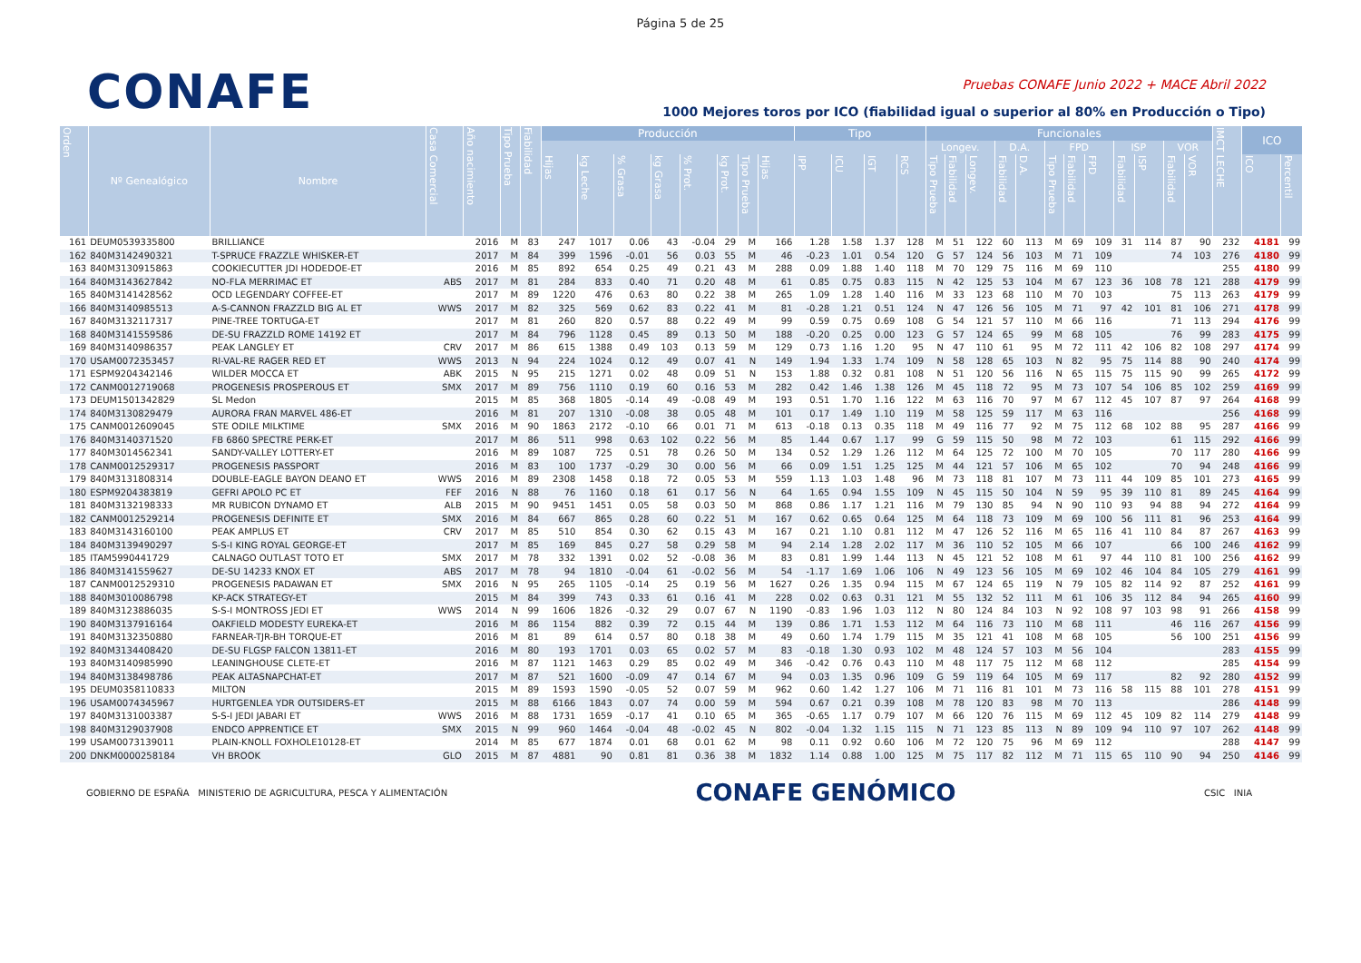Página 5 de 25
CONAFE
Pruebas CONAFE Junio 2022 + MACE Abril 2022
1000 Mejores toros por ICO (fiabilidad igual o superior al 80% en Producción o Tipo)
| Orden | Nº Genealógico | Nombre | Casa Comercial | Año nacimiento | Tipo Prueba | Fiabilidad | Producción | | | | | | | | Tipo | | | | Funcionales | | | | | | | | | | | | IMCT LECHE | ICO | |
| --- | --- | --- | --- | --- | --- | --- | --- | --- | --- | --- | --- | --- | --- | --- | --- | --- | --- | --- | --- | --- | --- | --- | --- | --- | --- | --- | --- | --- | --- | --- | --- | --- | --- |
| | | | | | | | | | | | | | | | | | | | Longev. | | | D.A. | | FPD | | | ISP | | VOR | | | | |
| | | | | | | | Hijas | kg Leche | % Grasa | kg Grasa | % Prot. | kg Prot. | Tipo Prueba | Hijas | IPP | ICU | IGT | RCS | Tipo Prueba | Fiabilidad | Longev. | Fiabilidad | D.A. | Tipo Prueba | Fiabilidad | FPD | Fiabilidad | ISP | Fiabilidad | VOR | | ICO | Percentil |
| 161 | DEUM0539335800 | BRILLIANCE | | 2016 | M | 83 | 247 | 1017 | 0.06 | 43 | -0.04 | 29 | M | 166 | 1.28 | 1.58 | 1.37 | 128 | M | 51 | 122 | 60 | 113 | M | 69 | 109 | 31 | 114 | 87 | 90 | 232 | 4181 | 99 |
| 162 | 840M3142490321 | T-SPRUCE FRAZZLE WHISKER-ET | | 2017 | M | 84 | 399 | 1596 | -0.01 | 56 | 0.03 | 55 | M | 46 | -0.23 | 1.01 | 0.54 | 120 | G | 57 | 124 | 56 | 103 | M | 71 | 109 | | | 74 | 103 | 276 | 4180 | 99 |
| 163 | 840M3130915863 | COOKIECUTTER JDI HODEDOE-ET | | 2016 | M | 85 | 892 | 654 | 0.25 | 49 | 0.21 | 43 | M | 288 | 0.09 | 1.88 | 1.40 | 118 | M | 70 | 129 | 75 | 116 | M | 69 | 110 | | | | | 255 | 4180 | 99 |
| 164 | 840M3143627842 | NO-FLA MERRIMAC ET | ABS | 2017 | M | 81 | 284 | 833 | 0.40 | 71 | 0.20 | 48 | M | 61 | 0.85 | 0.75 | 0.83 | 115 | N | 42 | 125 | 53 | 104 | M | 67 | 123 | 36 | 108 | 78 | 121 | 288 | 4179 | 99 |
| 165 | 840M3141428562 | OCD LEGENDARY COFFEE-ET | | 2017 | M | 89 | 1220 | 476 | 0.63 | 80 | 0.22 | 38 | M | 265 | 1.09 | 1.28 | 1.40 | 116 | M | 33 | 123 | 68 | 110 | M | 70 | 103 | | | 75 | 113 | 263 | 4179 | 99 |
| 166 | 840M3140985513 | A-S-CANNON FRAZZLD BIG AL ET | WWS | 2017 | M | 82 | 325 | 569 | 0.62 | 83 | 0.22 | 41 | M | 81 | -0.28 | 1.21 | 0.51 | 124 | N | 47 | 126 | 56 | 105 | M | 71 | 97 | 42 | 101 | 81 | 106 | 271 | 4178 | 99 |
| 167 | 840M3132117317 | PINE-TREE TORTUGA-ET | | 2017 | M | 81 | 260 | 820 | 0.57 | 88 | 0.22 | 49 | M | 99 | 0.59 | 0.75 | 0.69 | 108 | G | 54 | 121 | 57 | 110 | M | 66 | 116 | | | 71 | 113 | 294 | 4176 | 99 |
| 168 | 840M3141559586 | DE-SU FRAZZLD ROME 14192 ET | | 2017 | M | 84 | 796 | 1128 | 0.45 | 89 | 0.13 | 50 | M | 188 | -0.20 | 0.25 | 0.00 | 123 | G | 57 | 124 | 65 | 99 | M | 68 | 105 | | | 76 | 99 | 283 | 4175 | 99 |
| 169 | 840M3140986357 | PEAK LANGLEY ET | CRV | 2017 | M | 86 | 615 | 1388 | 0.49 | 103 | 0.13 | 59 | M | 129 | 0.73 | 1.16 | 1.20 | 95 | N | 47 | 110 | 61 | 95 | M | 72 | 111 | 42 | 106 | 82 | 108 | 297 | 4174 | 99 |
| 170 | USAM0072353457 | RI-VAL-RE RAGER RED ET | WWS | 2013 | N | 94 | 224 | 1024 | 0.12 | 49 | 0.07 | 41 | N | 149 | 1.94 | 1.33 | 1.74 | 109 | N | 58 | 128 | 65 | 103 | N | 82 | 95 | 75 | 114 | 88 | 90 | 240 | 4174 | 99 |
| 171 | ESPM9204342146 | WILDER MOCCA ET | ABK | 2015 | N | 95 | 215 | 1271 | 0.02 | 48 | 0.09 | 51 | N | 153 | 1.88 | 0.32 | 0.81 | 108 | N | 51 | 120 | 56 | 116 | N | 65 | 115 | 75 | 115 | 90 | 99 | 265 | 4172 | 99 |
| 172 | CANM0012719068 | PROGENESIS PROSPEROUS ET | SMX | 2017 | M | 89 | 756 | 1110 | 0.19 | 60 | 0.16 | 53 | M | 282 | 0.42 | 1.46 | 1.38 | 126 | M | 45 | 118 | 72 | 95 | M | 73 | 107 | 54 | 106 | 85 | 102 | 259 | 4169 | 99 |
| 173 | DEUM1501342829 | SL Medon | | 2015 | M | 85 | 368 | 1805 | -0.14 | 49 | -0.08 | 49 | M | 193 | 0.51 | 1.70 | 1.16 | 122 | M | 63 | 116 | 70 | 97 | M | 67 | 112 | 45 | 107 | 87 | 97 | 264 | 4168 | 99 |
| 174 | 840M3130829479 | AURORA FRAN MARVEL 486-ET | | 2016 | M | 81 | 207 | 1310 | -0.08 | 38 | 0.05 | 48 | M | 101 | 0.17 | 1.49 | 1.10 | 119 | M | 58 | 125 | 59 | 117 | M | 63 | 116 | | | | | 256 | 4168 | 99 |
| 175 | CANM0012609045 | STE ODILE MILKTIME | SMX | 2016 | M | 90 | 1863 | 2172 | -0.10 | 66 | 0.01 | 71 | M | 613 | -0.18 | 0.13 | 0.35 | 118 | M | 49 | 116 | 77 | 92 | M | 75 | 112 | 68 | 102 | 88 | 95 | 287 | 4166 | 99 |
| 176 | 840M3140371520 | FB 6860 SPECTRE PERK-ET | | 2017 | M | 86 | 511 | 998 | 0.63 | 102 | 0.22 | 56 | M | 85 | 1.44 | 0.67 | 1.17 | 99 | G | 59 | 115 | 50 | 98 | M | 72 | 103 | | | 61 | 115 | 292 | 4166 | 99 |
| 177 | 840M3014562341 | SANDY-VALLEY LOTTERY-ET | | 2016 | M | 89 | 1087 | 725 | 0.51 | 78 | 0.26 | 50 | M | 134 | 0.52 | 1.29 | 1.26 | 112 | M | 64 | 125 | 72 | 100 | M | 70 | 105 | | | 70 | 117 | 280 | 4166 | 99 |
| 178 | CANM0012529317 | PROGENESIS PASSPORT | | 2016 | M | 83 | 100 | 1737 | -0.29 | 30 | 0.00 | 56 | M | 66 | 0.09 | 1.51 | 1.25 | 125 | M | 44 | 121 | 57 | 106 | M | 65 | 102 | | | 70 | 94 | 248 | 4166 | 99 |
| 179 | 840M3131808314 | DOUBLE-EAGLE BAYON DEANO ET | WWS | 2016 | M | 89 | 2308 | 1458 | 0.18 | 72 | 0.05 | 53 | M | 559 | 1.13 | 1.03 | 1.48 | 96 | M | 73 | 118 | 81 | 107 | M | 73 | 111 | 44 | 109 | 85 | 101 | 273 | 4165 | 99 |
| 180 | ESPM9204383819 | GEFRI APOLO PC ET | FEF | 2016 | N | 88 | 76 | 1160 | 0.18 | 61 | 0.17 | 56 | N | 64 | 1.65 | 0.94 | 1.55 | 109 | N | 45 | 115 | 50 | 104 | N | 59 | 95 | 39 | 110 | 81 | 89 | 245 | 4164 | 99 |
| 181 | 840M3132198333 | MR RUBICON DYNAMO ET | ALB | 2015 | M | 90 | 9451 | 1451 | 0.05 | 58 | 0.03 | 50 | M | 868 | 0.86 | 1.17 | 1.21 | 116 | M | 79 | 130 | 85 | 94 | N | 90 | 110 | 93 | 94 | 88 | 94 | 272 | 4164 | 99 |
| 182 | CANM0012529214 | PROGENESIS DEFINITE ET | SMX | 2016 | M | 84 | 667 | 865 | 0.28 | 60 | 0.22 | 51 | M | 167 | 0.62 | 0.65 | 0.64 | 125 | M | 64 | 118 | 73 | 109 | M | 69 | 100 | 56 | 111 | 81 | 96 | 253 | 4164 | 99 |
| 183 | 840M3143160100 | PEAK AMPLUS ET | CRV | 2017 | M | 85 | 510 | 854 | 0.30 | 62 | 0.15 | 43 | M | 167 | 0.21 | 1.10 | 0.81 | 112 | M | 47 | 126 | 52 | 116 | M | 65 | 116 | 41 | 110 | 84 | 87 | 267 | 4163 | 99 |
| 184 | 840M3139490297 | S-S-I KING ROYAL GEORGE-ET | | 2017 | M | 85 | 169 | 845 | 0.27 | 58 | 0.29 | 58 | M | 94 | 2.14 | 1.28 | 2.02 | 117 | M | 36 | 110 | 52 | 105 | M | 66 | 107 | | | 66 | 100 | 246 | 4162 | 99 |
| 185 | ITAM5990441729 | CALNAGO OUTLAST TOTO ET | SMX | 2017 | M | 78 | 332 | 1391 | 0.02 | 52 | -0.08 | 36 | M | 83 | 0.81 | 1.99 | 1.44 | 113 | N | 45 | 121 | 52 | 108 | M | 61 | 97 | 44 | 110 | 81 | 100 | 256 | 4162 | 99 |
| 186 | 840M3141559627 | DE-SU 14233 KNOX ET | ABS | 2017 | M | 78 | 94 | 1810 | -0.04 | 61 | -0.02 | 56 | M | 54 | -1.17 | 1.69 | 1.06 | 106 | N | 49 | 123 | 56 | 105 | M | 69 | 102 | 46 | 104 | 84 | 105 | 279 | 4161 | 99 |
| 187 | CANM0012529310 | PROGENESIS PADAWAN ET | SMX | 2016 | N | 95 | 265 | 1105 | -0.14 | 25 | 0.19 | 56 | M | 1627 | 0.26 | 1.35 | 0.94 | 115 | M | 67 | 124 | 65 | 119 | N | 79 | 105 | 82 | 114 | 92 | 87 | 252 | 4161 | 99 |
| 188 | 840M3010086798 | KP-ACK STRATEGY-ET | | 2015 | M | 84 | 399 | 743 | 0.33 | 61 | 0.16 | 41 | M | 228 | 0.02 | 0.63 | 0.31 | 121 | M | 55 | 132 | 52 | 111 | M | 61 | 106 | 35 | 112 | 84 | 94 | 265 | 4160 | 99 |
| 189 | 840M3123886035 | S-S-I MONTROSS JEDI ET | WWS | 2014 | N | 99 | 1606 | 1826 | -0.32 | 29 | 0.07 | 67 | N | 1190 | -0.83 | 1.96 | 1.03 | 112 | N | 80 | 124 | 84 | 103 | N | 92 | 108 | 97 | 103 | 98 | 91 | 266 | 4158 | 99 |
| 190 | 840M3137916164 | OAKFIELD MODESTY EUREKA-ET | | 2016 | M | 86 | 1154 | 882 | 0.39 | 72 | 0.15 | 44 | M | 139 | 0.86 | 1.71 | 1.53 | 112 | M | 64 | 116 | 73 | 110 | M | 68 | 111 | | | 46 | 116 | 267 | 4156 | 99 |
| 191 | 840M3132350880 | FARNEAR-TJR-BH TORQUE-ET | | 2016 | M | 81 | 89 | 614 | 0.57 | 80 | 0.18 | 38 | M | 49 | 0.60 | 1.74 | 1.79 | 115 | M | 35 | 121 | 41 | 108 | M | 68 | 105 | | | 56 | 100 | 251 | 4156 | 99 |
| 192 | 840M3134408420 | DE-SU FLGSP FALCON 13811-ET | | 2016 | M | 80 | 193 | 1701 | 0.03 | 65 | 0.02 | 57 | M | 83 | -0.18 | 1.30 | 0.93 | 102 | M | 48 | 124 | 57 | 103 | M | 56 | 104 | | | | | 283 | 4155 | 99 |
| 193 | 840M3140985990 | LEANINGHOUSE CLETE-ET | | 2016 | M | 87 | 1121 | 1463 | 0.29 | 85 | 0.02 | 49 | M | 346 | -0.42 | 0.76 | 0.43 | 110 | M | 48 | 117 | 75 | 112 | M | 68 | 112 | | | | | 285 | 4154 | 99 |
| 194 | 840M3138498786 | PEAK ALTASNAPCHAT-ET | | 2017 | M | 87 | 521 | 1600 | -0.09 | 47 | 0.14 | 67 | M | 94 | 0.03 | 1.35 | 0.96 | 109 | G | 59 | 119 | 64 | 105 | M | 69 | 117 | | | 82 | 92 | 280 | 4152 | 99 |
| 195 | DEUM0358110833 | MILTON | | 2015 | M | 89 | 1593 | 1590 | -0.05 | 52 | 0.07 | 59 | M | 962 | 0.60 | 1.42 | 1.27 | 106 | M | 71 | 116 | 81 | 101 | M | 73 | 116 | 58 | 115 | 88 | 101 | 278 | 4151 | 99 |
| 196 | USAM0074345967 | HURTGENLEA YDR OUTSIDERS-ET | | 2015 | M | 88 | 6166 | 1843 | 0.07 | 74 | 0.00 | 59 | M | 594 | 0.67 | 0.21 | 0.39 | 108 | M | 78 | 120 | 83 | 98 | M | 70 | 113 | | | | | 286 | 4148 | 99 |
| 197 | 840M3131003387 | S-S-I JEDI JABARI ET | WWS | 2016 | M | 88 | 1731 | 1659 | -0.17 | 41 | 0.10 | 65 | M | 365 | -0.65 | 1.17 | 0.79 | 107 | M | 66 | 120 | 76 | 115 | M | 69 | 112 | 45 | 109 | 82 | 114 | 279 | 4148 | 99 |
| 198 | 840M3129037908 | ENDCO APPRENTICE ET | SMX | 2015 | N | 99 | 960 | 1464 | -0.04 | 48 | -0.02 | 45 | N | 802 | -0.04 | 1.32 | 1.15 | 115 | N | 71 | 123 | 85 | 113 | N | 89 | 109 | 94 | 110 | 97 | 107 | 262 | 4148 | 99 |
| 199 | USAM0073139011 | PLAIN-KNOLL FOXHOLE10128-ET | | 2014 | M | 85 | 677 | 1874 | 0.01 | 68 | 0.01 | 62 | M | 98 | 0.11 | 0.92 | 0.60 | 106 | M | 72 | 120 | 75 | 96 | M | 69 | 112 | | | | | 288 | 4147 | 99 |
| 200 | DNKM0000258184 | VH BROOK | GLO | 2015 | M | 87 | 4881 | 90 | 0.81 | 81 | 0.36 | 38 | M | 1832 | 1.14 | 0.88 | 1.00 | 125 | M | 75 | 117 | 82 | 112 | M | 71 | 115 | 65 | 110 | 90 | 94 | 250 | 4146 | 99 |
GOBIERNO DE ESPAÑA MINISTERIO DE AGRICULTURA, PESCA Y ALIMENTACIÓN
CONAFE GENÓMICO
CSIC INIA